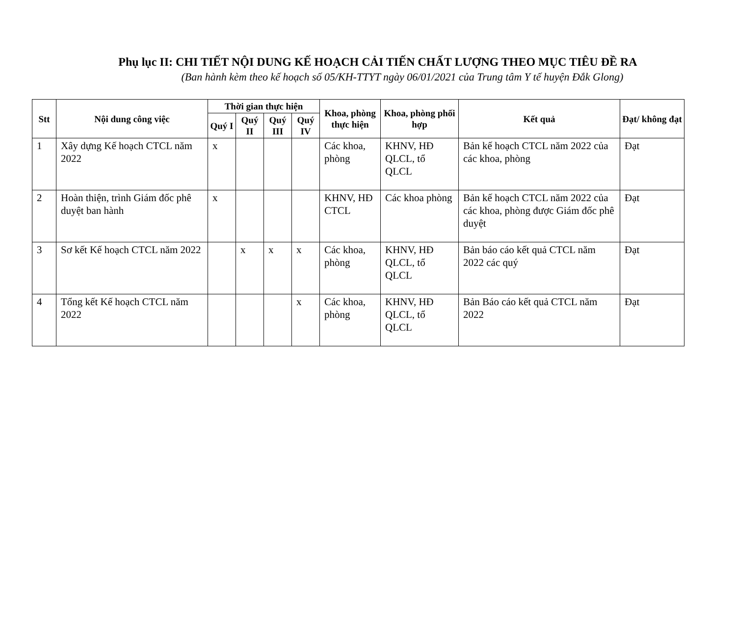Phụ lục II: CHI TIẾT NỘI DUNG KẾ HOẠCH CẢI TIẾN CHẤT LƯỢNG THEO MỤC TIÊU ĐỀ RA
(Ban hành kèm theo kế hoạch số 05/KH-TTYT ngày 06/01/2021 của Trung tâm Y tế huyện Đắk Glong)
| Stt | Nội dung công việc | Thời gian thực hiện | | | | Khoa, phòng thực hiện | Khoa, phòng phối hợp | Kết quả | Đạt/ không đạt |
| --- | --- | --- | --- | --- | --- | --- | --- | --- | --- |
| | | Quý I | Quý II | Quý III | Quý IV | | | | |
| 1 | Xây dựng Kế hoạch CTCL năm 2022 | x | | | | Các khoa, phòng | KHNV, HĐ QLCL, tổ QLCL | Bản kế hoạch CTCL năm 2022 của các khoa, phòng | Đạt |
| 2 | Hoàn thiện, trình Giám đốc phê duyệt ban hành | x | | | | KHNV, HĐ CTCL | Các khoa phòng | Bản kế hoạch CTCL năm 2022 của các khoa, phòng được Giám đốc phê duyệt | Đạt |
| 3 | Sơ kết Kế hoạch CTCL năm 2022 | | x | x | x | Các khoa, phòng | KHNV, HĐ QLCL, tổ QLCL | Bản báo cáo kết quả CTCL năm 2022 các quý | Đạt |
| 4 | Tổng kết Kế hoạch CTCL năm 2022 | | | | x | Các khoa, phòng | KHNV, HĐ QLCL, tổ QLCL | Bản Báo cáo kết quả CTCL năm 2022 | Đạt |